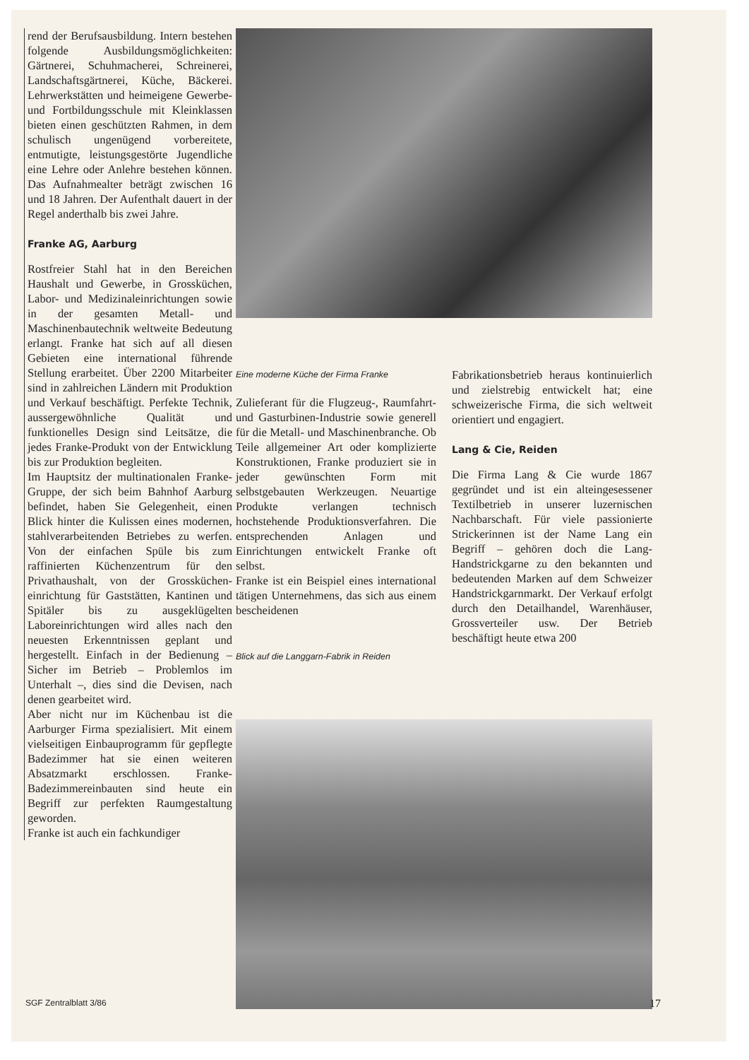rend der Berufsausbildung. Intern bestehen folgende Ausbildungsmöglichkeiten: Gärtnerei, Schuhmacherei, Schreinerei, Landschaftsgärtnerei, Küche, Bäckerei. Lehrwerkstätten und heimeigene Gewerbe- und Fortbildungsschule mit Kleinklassen bieten einen geschützten Rahmen, in dem schulisch ungenügend vorbereitete, entmutigte, leistungsgestörte Jugendliche eine Lehre oder Anlehre bestehen können. Das Aufnahmealter beträgt zwischen 16 und 18 Jahren. Der Aufenthalt dauert in der Regel anderthalb bis zwei Jahre.
Franke AG, Aarburg
Rostfreier Stahl hat in den Bereichen Haushalt und Gewerbe, in Grossküchen, Labor- und Medizinaleinrichtungen sowie in der gesamten Metall- und Maschinenbautechnik weltweite Bedeutung erlangt. Franke hat sich auf all diesen Gebieten eine international führende Stellung erarbeitet. Über 2200 Mitarbeiter sind in zahlreichen Ländern mit Produktion und Verkauf beschäftigt. Perfekte Technik, aussergewöhnliche Qualität und funktionelles Design sind Leitsätze, die jedes Franke-Produkt von der Entwicklung bis zur Produktion begleiten.
Im Hauptsitz der multinationalen Franke-Gruppe, der sich beim Bahnhof Aarburg befindet, haben Sie Gelegenheit, einen Blick hinter die Kulissen eines modernen, stahlverarbeitenden Betriebes zu werfen. Von der einfachen Spüle bis zum raffinierten Küchenzentrum für den Privathaushalt, von der Grossküchen­einrichtung für Gaststätten, Kantinen und Spitäler bis zu ausgeklügelten Laboreinrichtungen wird alles nach den neuesten Erkenntnissen geplant und hergestellt. Einfach in der Bedienung – Sicher im Betrieb – Problemlos im Unterhalt –, dies sind die Devisen, nach denen gearbeitet wird.
Aber nicht nur im Küchenbau ist die Aarburger Firma spezialisiert. Mit einem vielseitigen Einbauprogramm für gepflegte Badezimmer hat sie einen weiteren Absatzmarkt erschlossen. Franke-Badezimmereinbauten sind heute ein Begriff zur perfekten Raumgestaltung geworden.
Franke ist auch ein fachkundiger
Eine moderne Küche der Firma Franke
Zulieferant für die Flugzeug-, Raumfahrt- und Gasturbinen-Industrie sowie generell für die Metall- und Maschinenbranche. Ob Teile allgemeiner Art oder komplizierte Konstruktionen, Franke produziert sie in jeder gewünschten Form mit selbstgebauten Werkzeugen. Neuartige Produkte verlangen technisch hochstehende Produktionsverfahren. Die entsprechenden Anlagen und Einrichtungen entwickelt Franke oft selbst.
Franke ist ein Beispiel eines international tätigen Unternehmens, das sich aus einem bescheidenen
Blick auf die Langgarn-Fabrik in Reiden
Fabrikationsbetrieb heraus kontinuierlich und zielstrebig entwickelt hat; eine schweizerische Firma, die sich weltweit orientiert und engagiert.
Lang & Cie, Reiden
Die Firma Lang & Cie wurde 1867 gegründet und ist ein alteingesessener Textilbetrieb in unserer luzernischen Nachbarschaft. Für viele passionierte Strickerinnen ist der Name Lang ein Begriff – gehören doch die Lang-Handstrickgarne zu den bekannten und bedeutenden Marken auf dem Schweizer Handstrickgarnmarkt. Der Verkauf erfolgt durch den Detailhandel, Warenhäuser, Grossverteiler usw. Der Betrieb beschäftigt heute etwa 200
SGF Zentralblatt 3/86 17